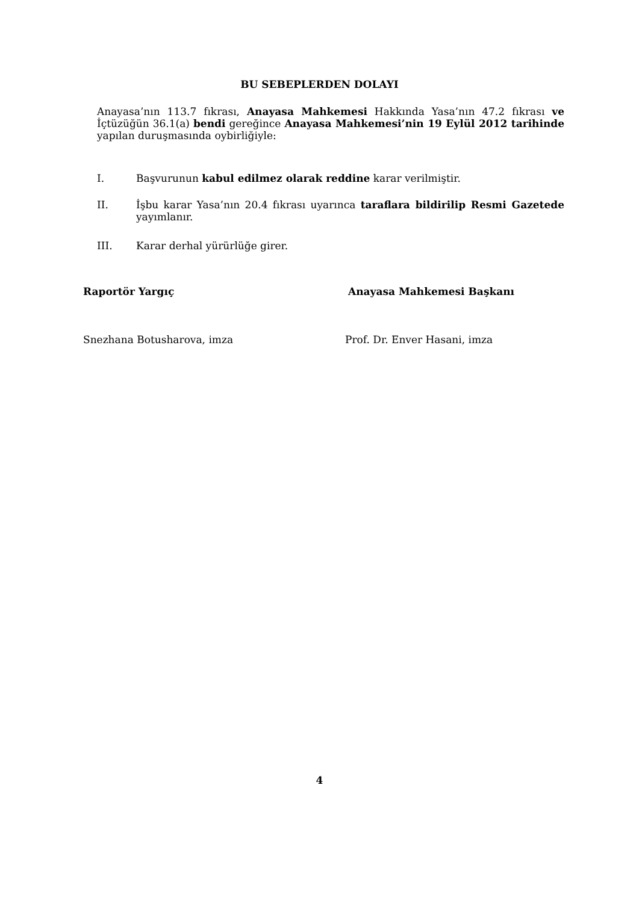BU SEBEPLERDEN DOLAYI
Anayasa’nın 113.7 fıkrası, Anayasa Mahkemesi Hakkında Yasa’nın 47.2 fıkrası ve İçtüzüğün 36.1(a) bendi gereğince Anayasa Mahkemesi’nin 19 Eylül 2012 tarihinde yapılan duruşmasında oybirliğiyle:
I. Başvurunun kabul edilmez olarak reddine karar verilmiştir.
II. İşbu karar Yasa’nın 20.4 fıkrası uyarınca taraflara bildirilip Resmi Gazetede yayımlanır.
III. Karar derhal yürürlüğe girer.
Raportör Yargıç Anayasa Mahkemesi Başkanı
Snezhana Botusharova, imza Prof. Dr. Enver Hasani, imza
4